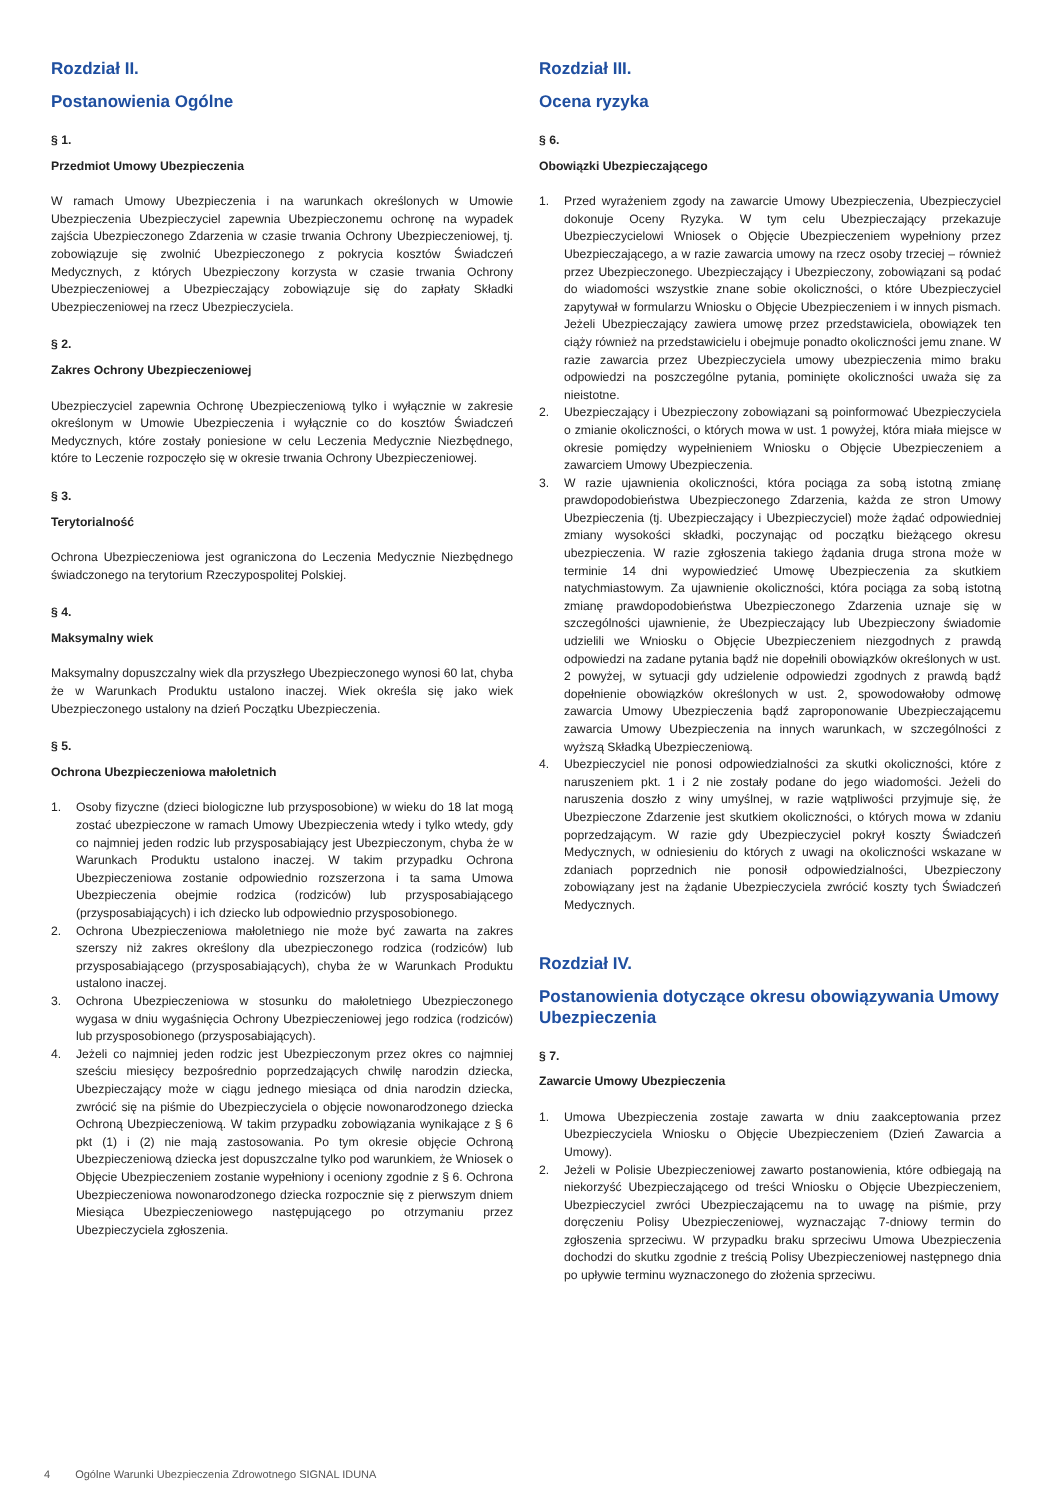Rozdział II.
Postanowienia Ogólne
§ 1.
Przedmiot Umowy Ubezpieczenia
W ramach Umowy Ubezpieczenia i na warunkach określonych w Umowie Ubezpieczenia Ubezpieczyciel zapewnia Ubezpieczonemu ochronę na wypadek zajścia Ubezpieczonego Zdarzenia w czasie trwania Ochrony Ubezpieczeniowej, tj. zobowiązuje się zwolnić Ubezpieczonego z pokrycia kosztów Świadczeń Medycznych, z których Ubezpieczony korzysta w czasie trwania Ochrony Ubezpieczeniowej a Ubezpieczający zobowiązuje się do zapłaty Składki Ubezpieczeniowej na rzecz Ubezpieczyciela.
§ 2.
Zakres Ochrony Ubezpieczeniowej
Ubezpieczyciel zapewnia Ochronę Ubezpieczeniową tylko i wyłącznie w zakresie określonym w Umowie Ubezpieczenia i wyłącznie co do kosztów Świadczeń Medycznych, które zostały poniesione w celu Leczenia Medycznie Niezbędnego, które to Leczenie rozpoczęło się w okresie trwania Ochrony Ubezpieczeniowej.
§ 3.
Terytorialność
Ochrona Ubezpieczeniowa jest ograniczona do Leczenia Medycznie Niezbędnego świadczonego na terytorium Rzeczypospolitej Polskiej.
§ 4.
Maksymalny wiek
Maksymalny dopuszczalny wiek dla przyszłego Ubezpieczonego wynosi 60 lat, chyba że w Warunkach Produktu ustalono inaczej. Wiek określa się jako wiek Ubezpieczonego ustalony na dzień Początku Ubezpieczenia.
§ 5.
Ochrona Ubezpieczeniowa małoletnich
1. Osoby fizyczne (dzieci biologiczne lub przysposobione) w wieku do 18 lat mogą zostać ubezpieczone w ramach Umowy Ubezpieczenia wtedy i tylko wtedy, gdy co najmniej jeden rodzic lub przysposabiający jest Ubezpieczonym, chyba że w Warunkach Produktu ustalono inaczej. W takim przypadku Ochrona Ubezpieczeniowa zostanie odpowiednio rozszerzona i ta sama Umowa Ubezpieczenia obejmie rodzica (rodziców) lub przysposabiającego (przysposabiających) i ich dziecko lub odpowiednio przysposobionego.
2. Ochrona Ubezpieczeniowa małoletniego nie może być zawarta na zakres szerszy niż zakres określony dla ubezpieczonego rodzica (rodziców) lub przysposabiającego (przysposabiających), chyba że w Warunkach Produktu ustalono inaczej.
3. Ochrona Ubezpieczeniowa w stosunku do małoletniego Ubezpieczonego wygasa w dniu wygaśnięcia Ochrony Ubezpieczeniowej jego rodzica (rodziców) lub przysposobionego (przysposabiających).
4. Jeżeli co najmniej jeden rodzic jest Ubezpieczonym przez okres co najmniej sześciu miesięcy bezpośrednio poprzedzających chwilę narodzin dziecka, Ubezpieczający może w ciągu jednego miesiąca od dnia narodzin dziecka, zwrócić się na piśmie do Ubezpieczyciela o objęcie nowonarodzonego dziecka Ochroną Ubezpieczeniową. W takim przypadku zobowiązania wynikające z § 6 pkt (1) i (2) nie mają zastosowania. Po tym okresie objęcie Ochroną Ubezpieczeniową dziecka jest dopuszczalne tylko pod warunkiem, że Wniosek o Objęcie Ubezpieczeniem zostanie wypełniony i oceniony zgodnie z § 6. Ochrona Ubezpieczeniowa nowonarodzonego dziecka rozpocznie się z pierwszym dniem Miesiąca Ubezpieczeniowego następującego po otrzymaniu przez Ubezpieczyciela zgłoszenia.
Rozdział III.
Ocena ryzyka
§ 6.
Obowiązki Ubezpieczającego
1. Przed wyrażeniem zgody na zawarcie Umowy Ubezpieczenia, Ubezpieczyciel dokonuje Oceny Ryzyka. W tym celu Ubezpieczający przekazuje Ubezpieczycielowi Wniosek o Objęcie Ubezpieczeniem wypełniony przez Ubezpieczającego, a w razie zawarcia umowy na rzecz osoby trzeciej – również przez Ubezpieczonego. Ubezpieczający i Ubezpieczony, zobowiązani są podać do wiadomości wszystkie znane sobie okoliczności, o które Ubezpieczyciel zapytywał w formularzu Wniosku o Objęcie Ubezpieczeniem i w innych pismach. Jeżeli Ubezpieczający zawiera umowę przez przedstawiciela, obowiązek ten ciąży również na przedstawicielu i obejmuje ponadto okoliczności jemu znane. W razie zawarcia przez Ubezpieczyciela umowy ubezpieczenia mimo braku odpowiedzi na poszczególne pytania, pominięte okoliczności uważa się za nieistotne.
2. Ubezpieczający i Ubezpieczony zobowiązani są poinformować Ubezpieczyciela o zmianie okoliczności, o których mowa w ust. 1 powyżej, która miała miejsce w okresie pomiędzy wypełnieniem Wniosku o Objęcie Ubezpieczeniem a zawarciem Umowy Ubezpieczenia.
3. W razie ujawnienia okoliczności, która pociąga za sobą istotną zmianę prawdopodobieństwa Ubezpieczonego Zdarzenia, każda ze stron Umowy Ubezpieczenia (tj. Ubezpieczający i Ubezpieczyciel) może żądać odpowiedniej zmiany wysokości składki, poczynając od początku bieżącego okresu ubezpieczenia. W razie zgłoszenia takiego żądania druga strona może w terminie 14 dni wypowiedzieć Umowę Ubezpieczenia za skutkiem natychmiastowym. Za ujawnienie okoliczności, która pociąga za sobą istotną zmianę prawdopodobieństwa Ubezpieczonego Zdarzenia uznaje się w szczególności ujawnienie, że Ubezpieczający lub Ubezpieczony świadomie udzielili we Wniosku o Objęcie Ubezpieczeniem niezgodnych z prawdą odpowiedzi na zadane pytania bądź nie dopełnili obowiązków określonych w ust. 2 powyżej, w sytuacji gdy udzielenie odpowiedzi zgodnych z prawdą bądź dopełnienie obowiązków określonych w ust. 2, spowodowałoby odmowę zawarcia Umowy Ubezpieczenia bądź zaproponowanie Ubezpieczającemu zawarcia Umowy Ubezpieczenia na innych warunkach, w szczególności z wyższą Składką Ubezpieczeniową.
4. Ubezpieczyciel nie ponosi odpowiedzialności za skutki okoliczności, które z naruszeniem pkt. 1 i 2 nie zostały podane do jego wiadomości. Jeżeli do naruszenia doszło z winy umyślnej, w razie wątpliwości przyjmuje się, że Ubezpieczone Zdarzenie jest skutkiem okoliczności, o których mowa w zdaniu poprzedzającym. W razie gdy Ubezpieczyciel pokrył koszty Świadczeń Medycznych, w odniesieniu do których z uwagi na okoliczności wskazane w zdaniach poprzednich nie ponosił odpowiedzialności, Ubezpieczony zobowiązany jest na żądanie Ubezpieczyciela zwrócić koszty tych Świadczeń Medycznych.
Rozdział IV.
Postanowienia dotyczące okresu obowiązywania Umowy Ubezpieczenia
§ 7.
Zawarcie Umowy Ubezpieczenia
1. Umowa Ubezpieczenia zostaje zawarta w dniu zaakceptowania przez Ubezpieczyciela Wniosku o Objęcie Ubezpieczeniem (Dzień Zawarcia a Umowy).
2. Jeżeli w Polisie Ubezpieczeniowej zawarto postanowienia, które odbiegają na niekorzyść Ubezpieczającego od treści Wniosku o Objęcie Ubezpieczeniem, Ubezpieczyciel zwróci Ubezpieczającemu na to uwagę na piśmie, przy doręczeniu Polisy Ubezpieczeniowej, wyznaczając 7-dniowy termin do zgłoszenia sprzeciwu. W przypadku braku sprzeciwu Umowa Ubezpieczenia dochodzi do skutku zgodnie z treścią Polisy Ubezpieczeniowej następnego dnia po upływie terminu wyznaczonego do złożenia sprzeciwu.
4 Ogólne Warunki Ubezpieczenia Zdrowotnego SIGNAL IDUNA